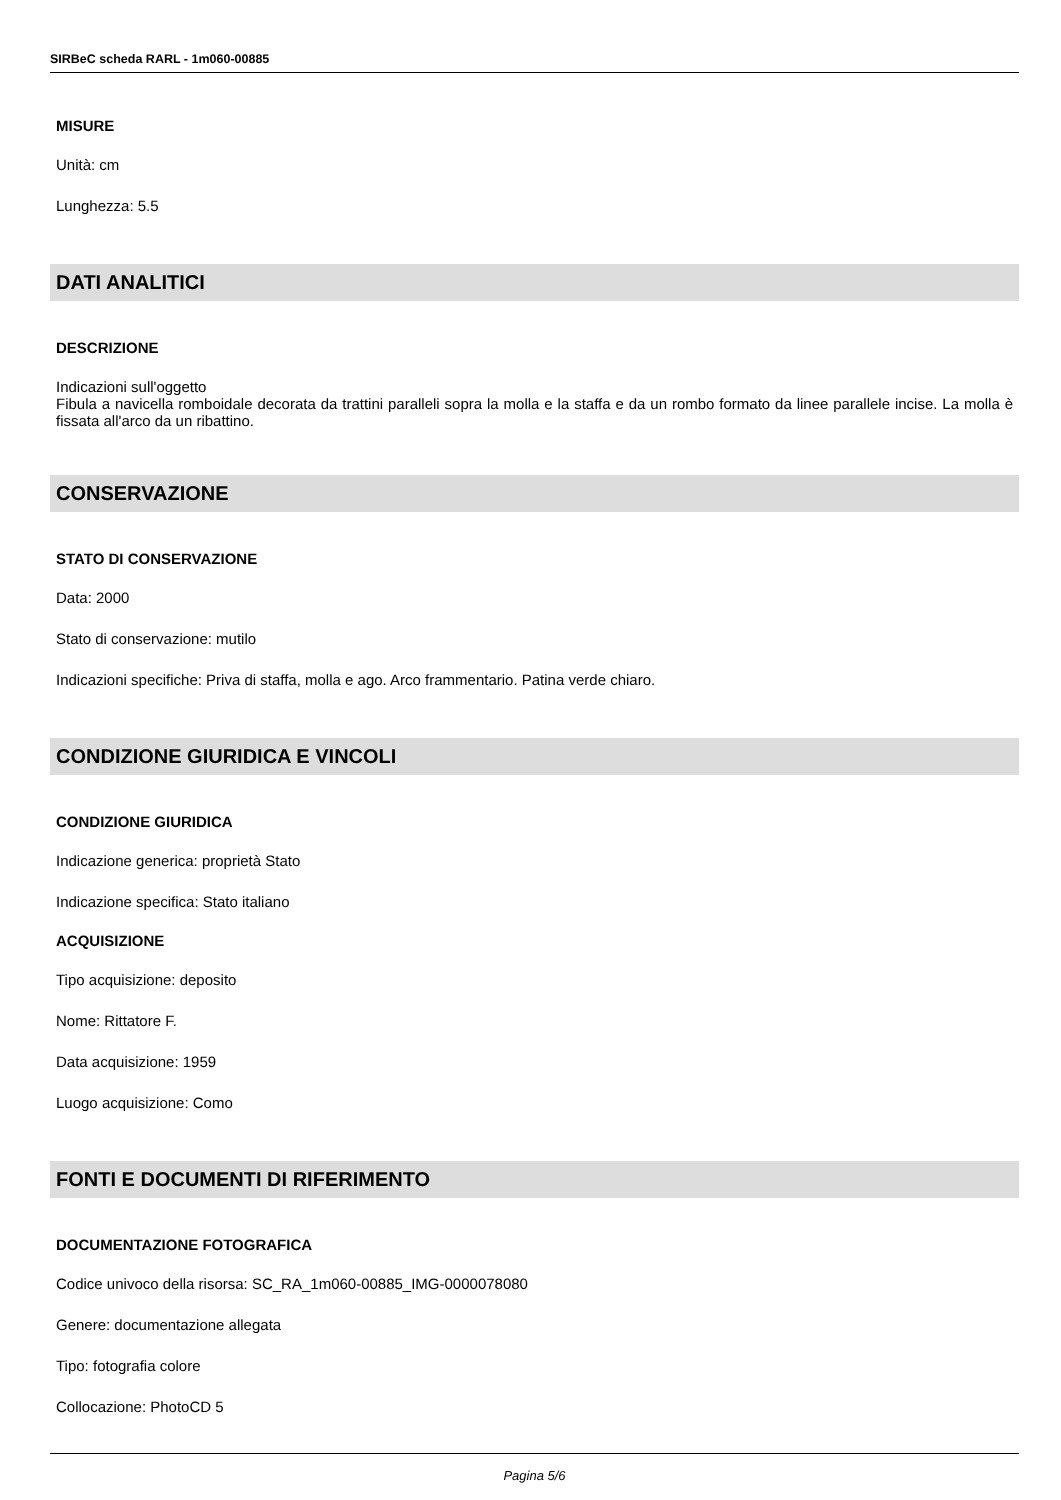SIRBeC scheda RARL - 1m060-00885
MISURE
Unità: cm
Lunghezza: 5.5
DATI ANALITICI
DESCRIZIONE
Indicazioni sull'oggetto
Fibula a navicella romboidale decorata da trattini paralleli sopra la molla e la staffa e da un rombo formato da linee parallele incise. La molla è fissata all'arco da un ribattino.
CONSERVAZIONE
STATO DI CONSERVAZIONE
Data: 2000
Stato di conservazione: mutilo
Indicazioni specifiche: Priva di staffa, molla e ago. Arco frammentario. Patina verde chiaro.
CONDIZIONE GIURIDICA E VINCOLI
CONDIZIONE GIURIDICA
Indicazione generica: proprietà Stato
Indicazione specifica: Stato italiano
ACQUISIZIONE
Tipo acquisizione: deposito
Nome: Rittatore F.
Data acquisizione: 1959
Luogo acquisizione: Como
FONTI E DOCUMENTI DI RIFERIMENTO
DOCUMENTAZIONE FOTOGRAFICA
Codice univoco della risorsa: SC_RA_1m060-00885_IMG-0000078080
Genere: documentazione allegata
Tipo: fotografia colore
Collocazione: PhotoCD 5
Pagina 5/6